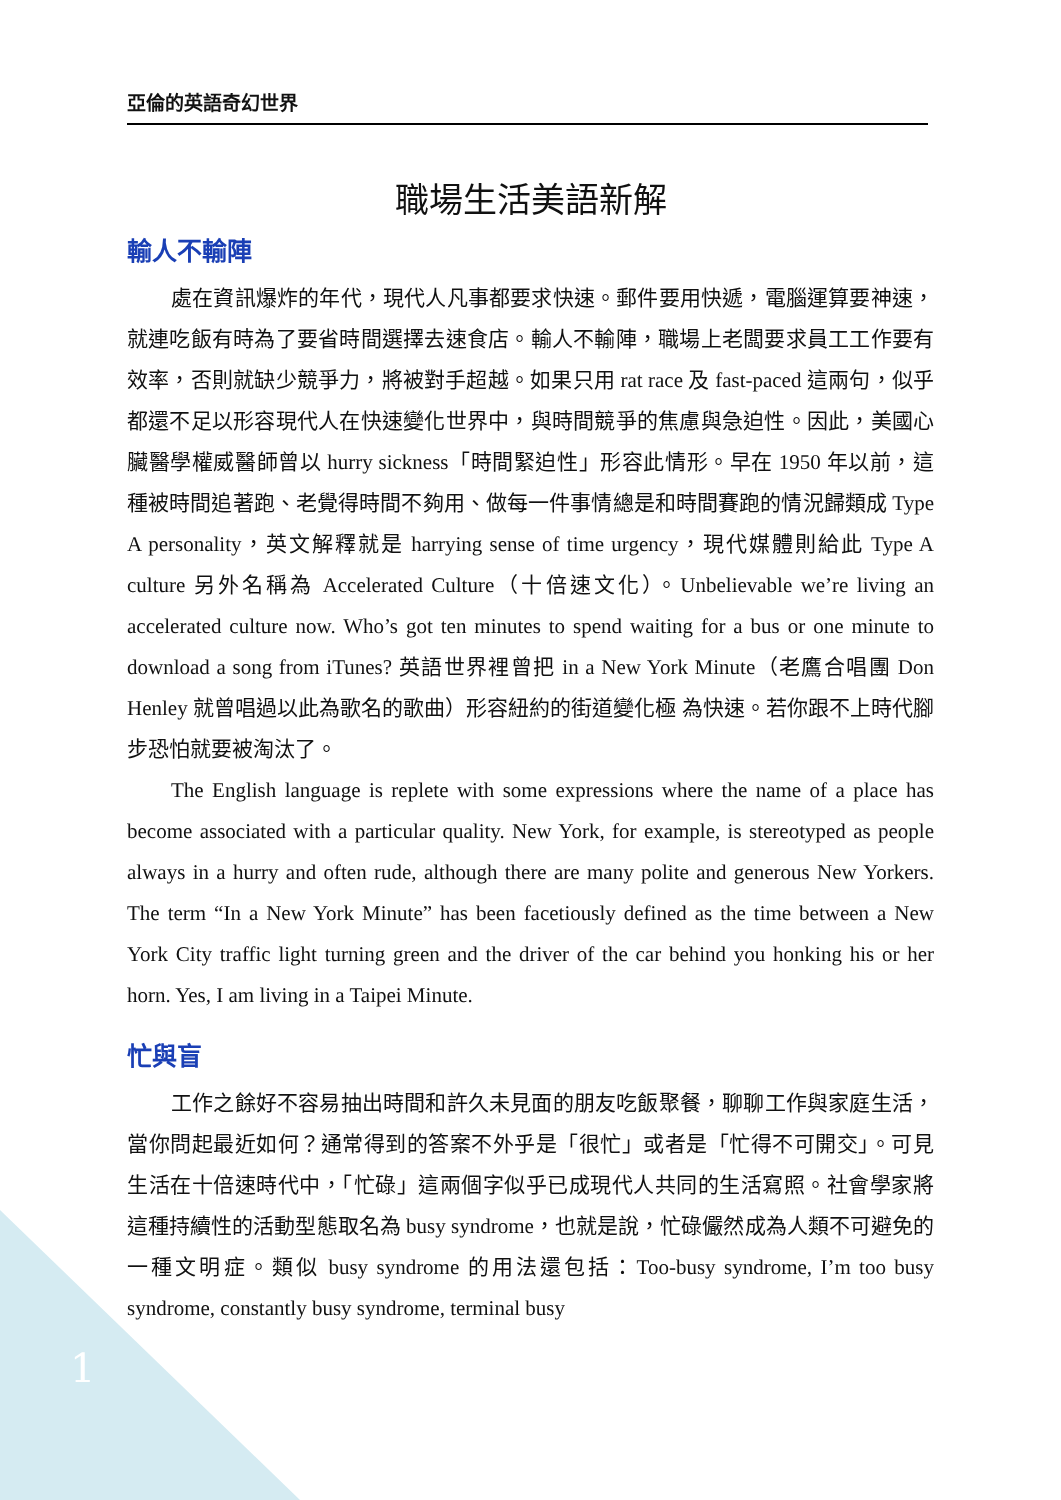亞倫的英語奇幻世界
職場生活美語新解
輸人不輸陣
處在資訊爆炸的年代，現代人凡事都要求快速。郵件要用快遞，電腦運算要神速，就連吃飯有時為了要省時間選擇去速食店。輸人不輸陣，職場上老闆要求員工工作要有效率，否則就缺少競爭力，將被對手超越。如果只用 rat race 及 fast-paced 這兩句，似乎都還不足以形容現代人在快速變化世界中，與時間競爭的焦慮與急迫性。因此，美國心臟醫學權威醫師曾以 hurry sickness「時間緊迫性」形容此情形。早在 1950 年以前，這種被時間追著跑、老覺得時間不夠用、做每一件事情總是和時間賽跑的情況歸類成 Type A personality，英文解釋就是 harrying sense of time urgency，現代媒體則給此 Type A culture 另外名稱為 Accelerated Culture（十倍速文化）。Unbelievable we’re living an accelerated culture now. Who’s got ten minutes to spend waiting for a bus or one minute to download a song from iTunes? 英語世界裡曾把 in a New York Minute（老鷹合唱團 Don Henley 就曾唱過以此為歌名的歌曲）形容紐約的街道變化極 為快速。若你跟不上時代腳步恐怕就要被淘汰了。
The English language is replete with some expressions where the name of a place has become associated with a particular quality. New York, for example, is stereotyped as people always in a hurry and often rude, although there are many polite and generous New Yorkers. The term “In a New York Minute” has been facetiously defined as the time between a New York City traffic light turning green and the driver of the car behind you honking his or her horn. Yes, I am living in a Taipei Minute.
忙與盲
工作之餘好不容易抽出時間和許久未見面的朋友吃飯聚餐，聊聊工作與家庭生活，當你問起最近如何？通常得到的答案不外乎是「很忙」或者是「忙得不可開交」。可見生活在十倍速時代中，「忙碌」這兩個字似乎已成現代人共同的生活寫照。社會學家將這種持續性的活動型態取名為 busy syndrome，也就是說，忙碌儼然成為人類不可避免的一種文明症。類似 busy syndrome 的用法還包括：Too-busy syndrome, I’m too busy syndrome, constantly busy syndrome, terminal busy
1